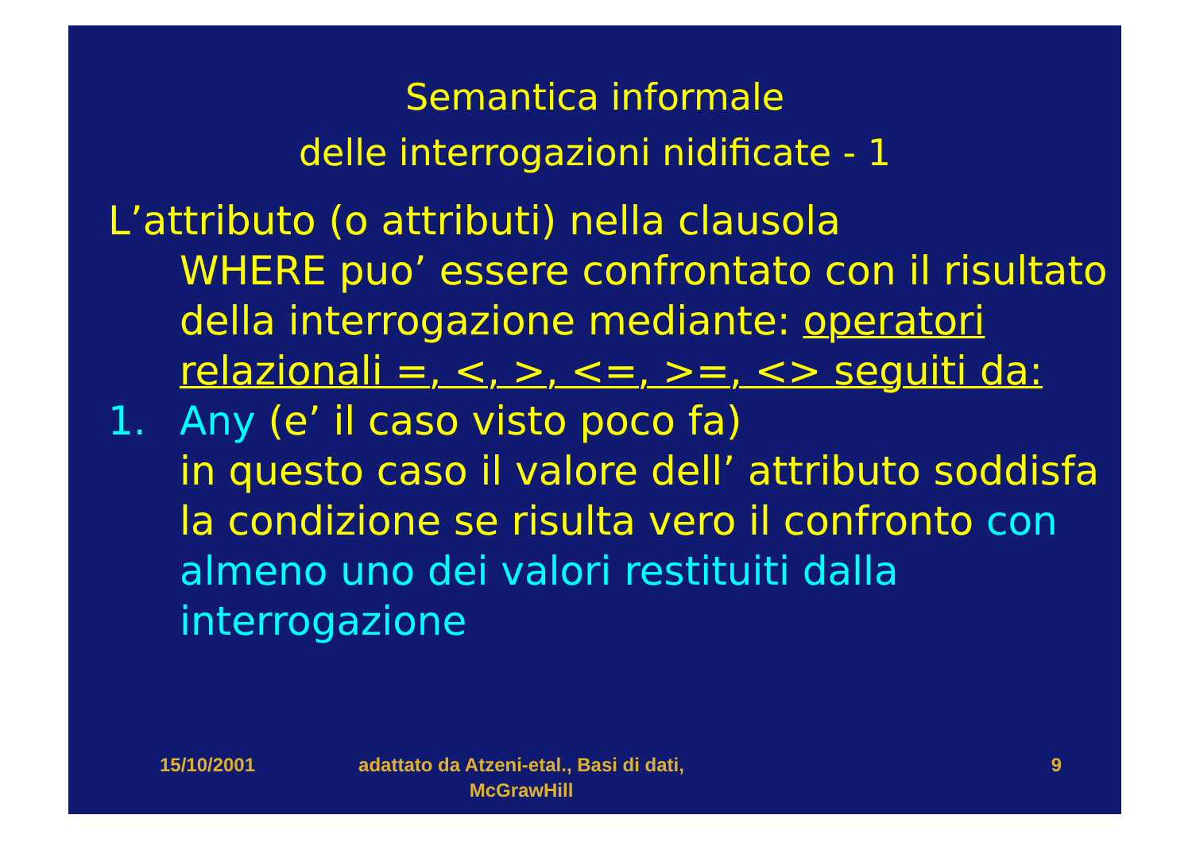Semantica informale
delle interrogazioni nidificate - 1
L’attributo (o attributi) nella clausola
WHERE puo’ essere confrontato con il risultato della interrogazione mediante: operatori relazionali =, <, >, <=, >=, <> seguiti da:
1. Any (e’ il caso visto poco fa)
in questo caso il valore dell’ attributo soddisfa la condizione se risulta vero il confronto con almeno uno dei valori restituiti dalla interrogazione
15/10/2001 adattato da Atzeni-etal., Basi di dati, McGrawHill
9